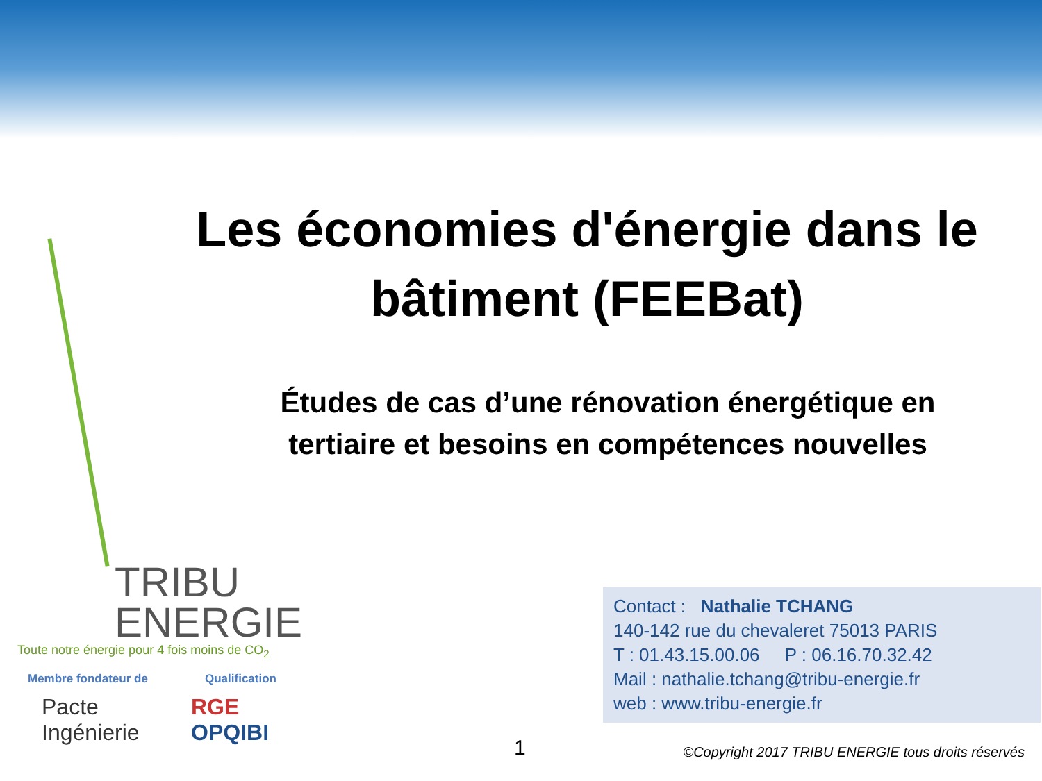Les économies d'énergie dans le bâtiment (FEEBat)
Études de cas d’une rénovation énergétique en tertiaire et besoins en compétences nouvelles
TRIBU
ENERGIE
Toute notre énergie pour 4 fois moins de CO<sub>2</sub>
Membre fondateur de Qualification
Pacte
Ingénierie
RGE
OPQIBI
Contact : Nathalie TCHANG
140-142 rue du chevaleret 75013 PARIS
T : 01.43.15.00.06 P : 06.16.70.32.42
Mail : nathalie.tchang@tribu-energie.fr
web : www.tribu-energie.fr
1
©Copyright 2017 TRIBU ENERGIE tous droits réservés